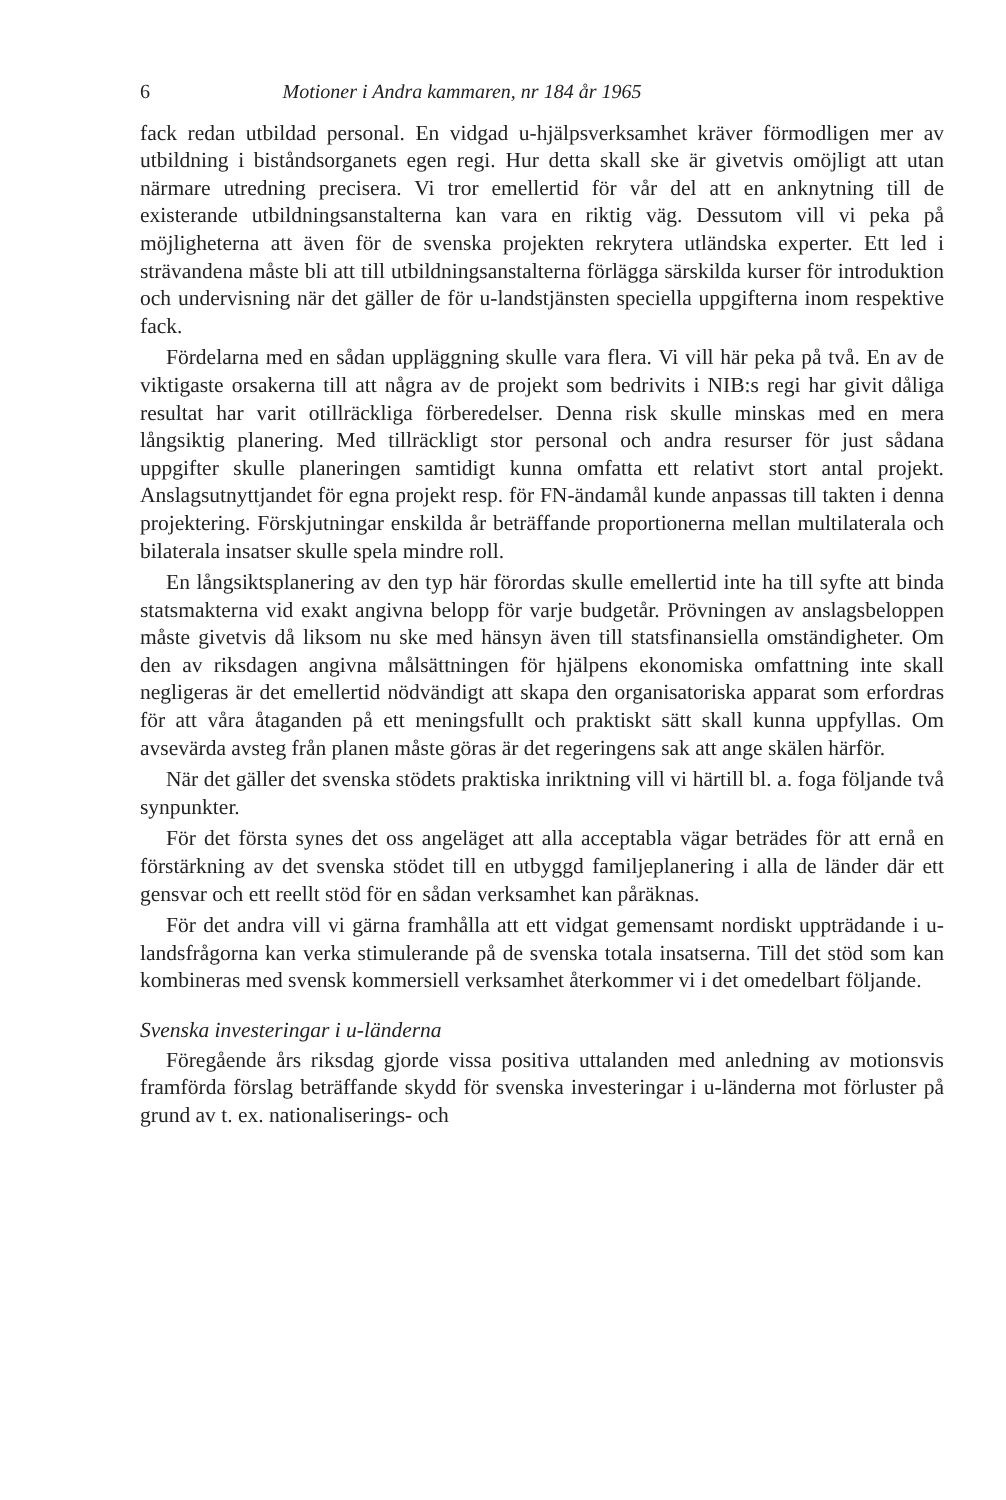6 Motioner i Andra kammaren, nr 184 år 1965
fack redan utbildad personal. En vidgad u-hjälpsverksamhet kräver förmodligen mer av utbildning i biståndsorganets egen regi. Hur detta skall ske är givetvis omöjligt att utan närmare utredning precisera. Vi tror emellertid för vår del att en anknytning till de existerande utbildningsanstalterna kan vara en riktig väg. Dessutom vill vi peka på möjligheterna att även för de svenska projekten rekrytera utländska experter. Ett led i strävandena måste bli att till utbildningsanstalterna förlägga särskilda kurser för introduktion och undervisning när det gäller de för u-landstjänsten speciella uppgifterna inom respektive fack.
Fördelarna med en sådan uppläggning skulle vara flera. Vi vill här peka på två. En av de viktigaste orsakerna till att några av de projekt som bedrivits i NIB:s regi har givit dåliga resultat har varit otillräckliga förberedelser. Denna risk skulle minskas med en mera långsiktig planering. Med tillräckligt stor personal och andra resurser för just sådana uppgifter skulle planeringen samtidigt kunna omfatta ett relativt stort antal projekt. Anslagsutnyttjandet för egna projekt resp. för FN-ändamål kunde anpassas till takten i denna projektering. Förskjutningar enskilda år beträffande proportionerna mellan multilaterala och bilaterala insatser skulle spela mindre roll.
En långsiktsplanering av den typ här förordas skulle emellertid inte ha till syfte att binda statsmakterna vid exakt angivna belopp för varje budgetår. Prövningen av anslagsbeloppen måste givetvis då liksom nu ske med hänsyn även till statsfinansiella omständigheter. Om den av riksdagen angivna målsättningen för hjälpens ekonomiska omfattning inte skall negligeras är det emellertid nödvändigt att skapa den organisatoriska apparat som erfordras för att våra åtaganden på ett meningsfullt och praktiskt sätt skall kunna uppfyllas. Om avsevärda avsteg från planen måste göras är det regeringens sak att ange skälen härför.
När det gäller det svenska stödets praktiska inriktning vill vi härtill bl. a. foga följande två synpunkter.
För det första synes det oss angeläget att alla acceptabla vägar beträdes för att ernå en förstärkning av det svenska stödet till en utbyggd familjeplanering i alla de länder där ett gensvar och ett reellt stöd för en sådan verksamhet kan påräknas.
För det andra vill vi gärna framhålla att ett vidgat gemensamt nordiskt uppträdande i u-landsfrågorna kan verka stimulerande på de svenska totala insatserna. Till det stöd som kan kombineras med svensk kommersiell verksamhet återkommer vi i det omedelbart följande.
Svenska investeringar i u-länderna
Föregående års riksdag gjorde vissa positiva uttalanden med anledning av motionsvis framförda förslag beträffande skydd för svenska investeringar i u-länderna mot förluster på grund av t. ex. nationaliserings- och